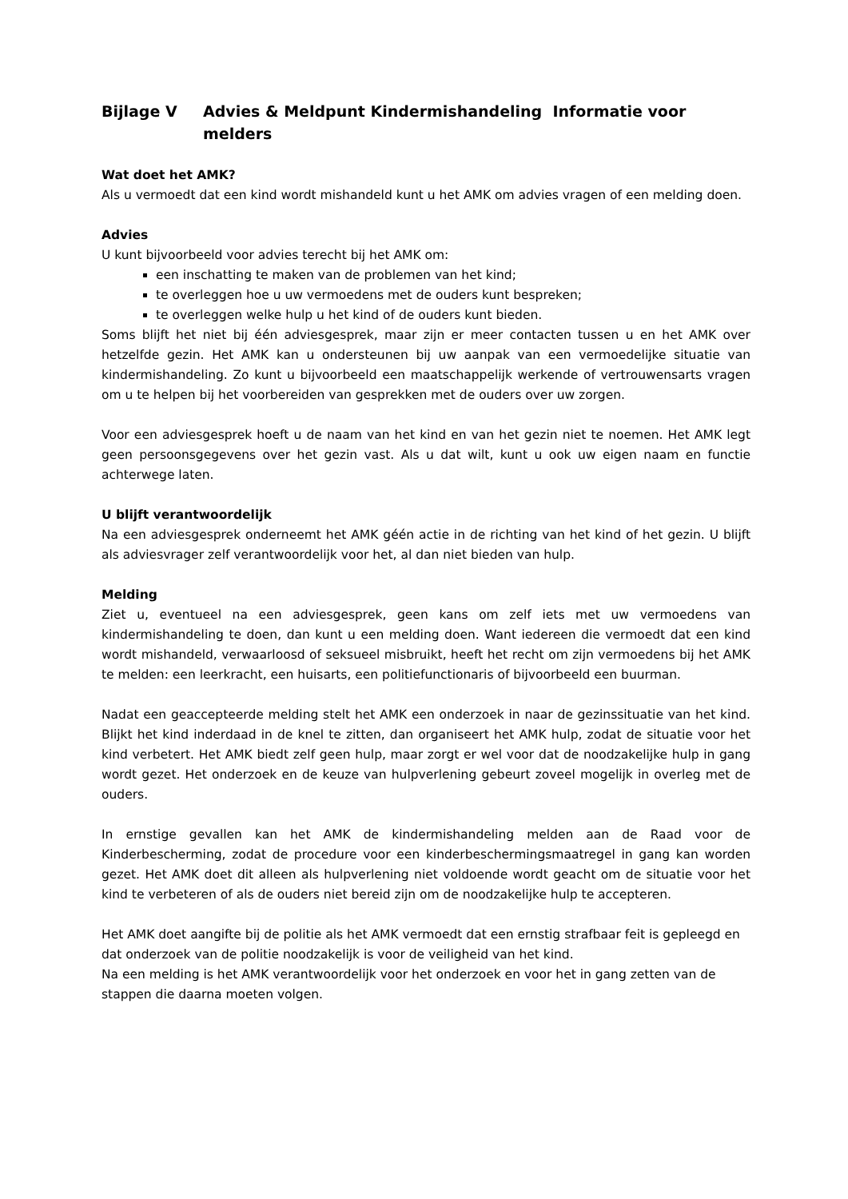Bijlage V Advies & Meldpunt Kindermishandeling Informatie voor melders
Wat doet het AMK?
Als u vermoedt dat een kind wordt mishandeld kunt u het AMK om advies vragen of een melding doen.
Advies
U kunt bijvoorbeeld voor advies terecht bij het AMK om:
een inschatting te maken van de problemen van het kind;
te overleggen hoe u uw vermoedens met de ouders kunt bespreken;
te overleggen welke hulp u het kind of de ouders kunt bieden.
Soms blijft het niet bij één adviesgesprek, maar zijn er meer contacten tussen u en het AMK over hetzelfde gezin. Het AMK kan u ondersteunen bij uw aanpak van een vermoedelijke situatie van kindermishandeling. Zo kunt u bijvoorbeeld een maatschappelijk werkende of vertrouwensarts vragen om u te helpen bij het voorbereiden van gesprekken met de ouders over uw zorgen.
Voor een adviesgesprek hoeft u de naam van het kind en van het gezin niet te noemen. Het AMK legt geen persoonsgegevens over het gezin vast. Als u dat wilt, kunt u ook uw eigen naam en functie achterwege laten.
U blijft verantwoordelijk
Na een adviesgesprek onderneemt het AMK géén actie in de richting van het kind of het gezin. U blijft als adviesvrager zelf verantwoordelijk voor het, al dan niet bieden van hulp.
Melding
Ziet u, eventueel na een adviesgesprek, geen kans om zelf iets met uw vermoedens van kindermishandeling te doen, dan kunt u een melding doen. Want iedereen die vermoedt dat een kind wordt mishandeld, verwaarloosd of seksueel misbruikt, heeft het recht om zijn vermoedens bij het AMK te melden: een leerkracht, een huisarts, een politiefunctionaris of bijvoorbeeld een buurman.
Nadat een geaccepteerde melding stelt het AMK een onderzoek in naar de gezinssituatie van het kind. Blijkt het kind inderdaad in de knel te zitten, dan organiseert het AMK hulp, zodat de situatie voor het kind verbetert. Het AMK biedt zelf geen hulp, maar zorgt er wel voor dat de noodzakelijke hulp in gang wordt gezet. Het onderzoek en de keuze van hulpverlening gebeurt zoveel mogelijk in overleg met de ouders.
In ernstige gevallen kan het AMK de kindermishandeling melden aan de Raad voor de Kinderbescherming, zodat de procedure voor een kinderbeschermingsmaatregel in gang kan worden gezet. Het AMK doet dit alleen als hulpverlening niet voldoende wordt geacht om de situatie voor het kind te verbeteren of als de ouders niet bereid zijn om de noodzakelijke hulp te accepteren.
Het AMK doet aangifte bij de politie als het AMK vermoedt dat een ernstig strafbaar feit is gepleegd en dat onderzoek van de politie noodzakelijk is voor de veiligheid van het kind.
Na een melding is het AMK verantwoordelijk voor het onderzoek en voor het in gang zetten van de stappen die daarna moeten volgen.